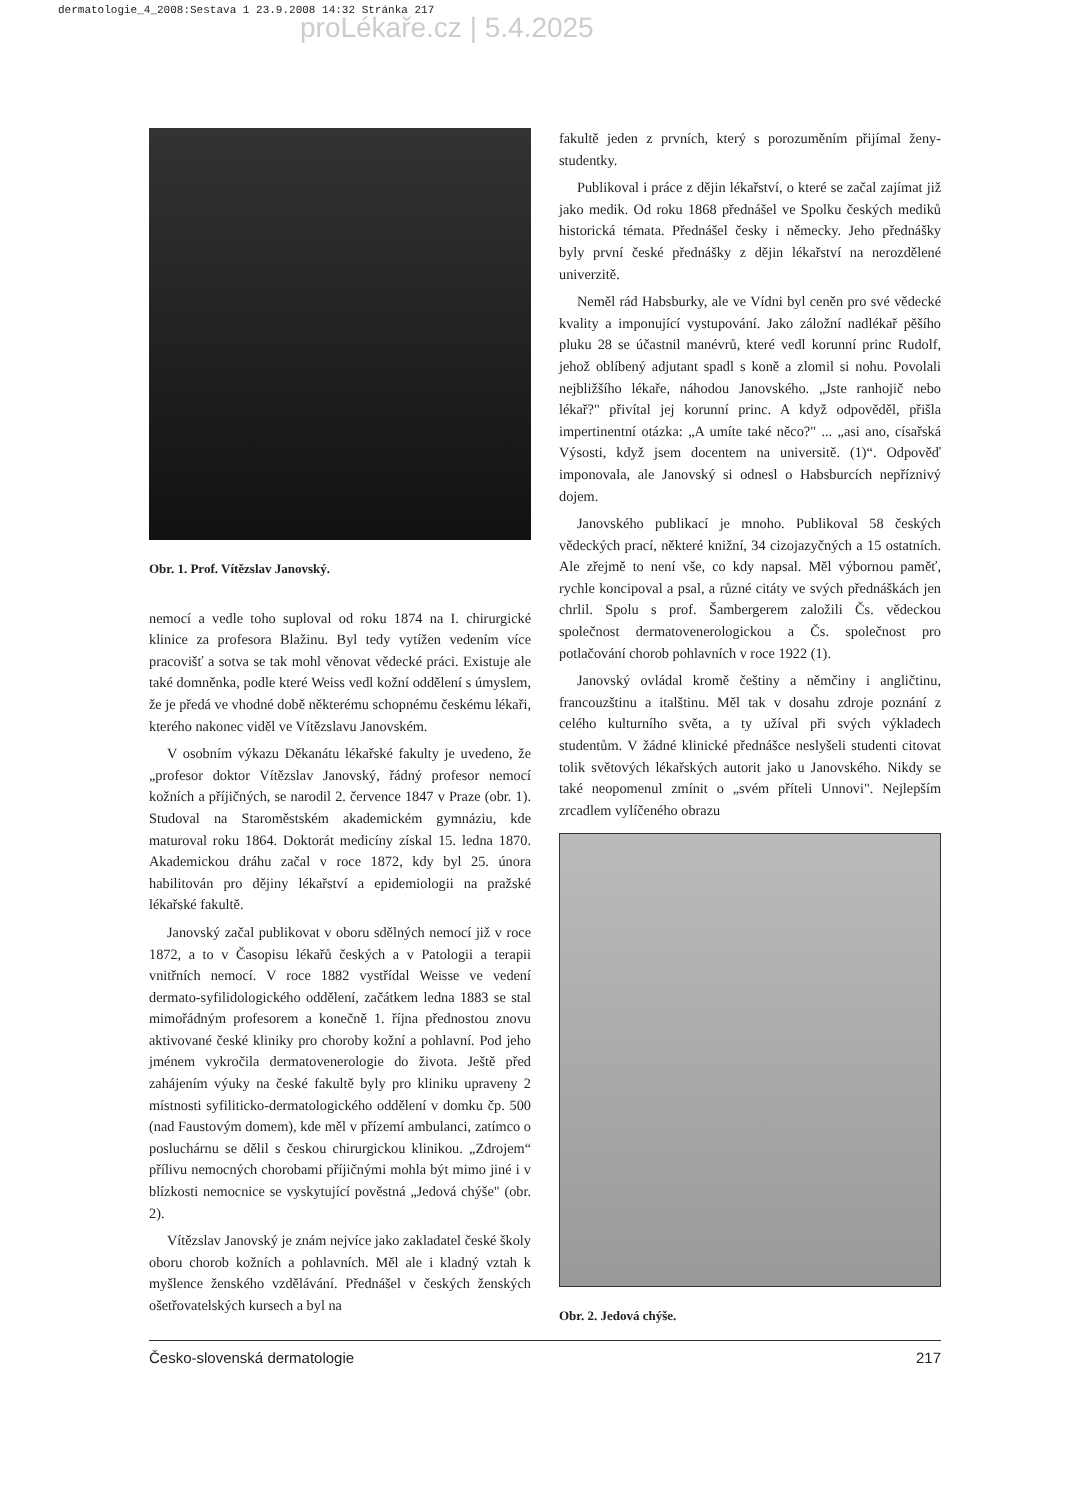dermatologie_4_2008:Sestava 1 23.9.2008 14:32 Stránka 217
proLékaře.cz | 5.4.2025
Obr. 1. Prof. Vítězslav Janovský.
nemocí a vedle toho suploval od roku 1874 na I. chirurgické klinice za profesora Blažinu. Byl tedy vytížen vedením více pracovišť a sotva se tak mohl věnovat vědecké práci. Existuje ale také domněnka, podle které Weiss vedl kožní oddělení s úmyslem, že je předá ve vhodné době některému schopnému českému lékaři, kterého nakonec viděl ve Vítězslavu Janovském.
V osobním výkazu Děkanátu lékařské fakulty je uvedeno, že „profesor doktor Vítězslav Janovský, řádný profesor nemocí kožních a příjičných, se narodil 2. července 1847 v Praze (obr. 1). Studoval na Staroměstském akademickém gymnáziu, kde maturoval roku 1864. Doktorát medicíny získal 15. ledna 1870. Akademickou dráhu začal v roce 1872, kdy byl 25. února habilitován pro dějiny lékařství a epidemiologii na pražské lékařské fakultě.
Janovský začal publikovat v oboru sdělných nemocí již v roce 1872, a to v Časopisu lékařů českých a v Patologii a terapii vnitřních nemocí. V roce 1882 vystřídal Weisse ve vedení dermato-syfilidologického oddělení, začátkem ledna 1883 se stal mimořádným profesorem a konečně 1. října přednostou znovu aktivované české kliniky pro choroby kožní a pohlavní. Pod jeho jménem vykročila dermatovenerologie do života. Ještě před zahájením výuky na české fakultě byly pro kliniku upraveny 2 místnosti syfiliticko-dermatologického oddělení v domku čp. 500 (nad Faustovým domem), kde měl v přízemí ambulanci, zatímco o posluchárnu se dělil s českou chirurgickou klinikou. „Zdrojem“ přílivu nemocných chorobami příjičnými mohla být mimo jiné i v blízkosti nemocnice se vyskytující pověstná „Jedová chýše" (obr. 2).
Vítězslav Janovský je znám nejvíce jako zakladatel české školy oboru chorob kožních a pohlavních. Měl ale i kladný vztah k myšlence ženského vzdělávání. Přednášel v českých ženských ošetřovatelských kursech a byl na
fakultě jeden z prvních, který s porozuměním přijímal ženy-studentky.
Publikoval i práce z dějin lékařství, o které se začal zajímat již jako medik. Od roku 1868 přednášel ve Spolku českých mediků historická témata. Přednášel česky i německy. Jeho přednášky byly první české přednášky z dějin lékařství na nerozdělené univerzitě.
Neměl rád Habsburky, ale ve Vídni byl ceněn pro své vědecké kvality a imponující vystupování. Jako záložní nadlékař pěšího pluku 28 se účastnil manévrů, které vedl korunní princ Rudolf, jehož oblíbený adjutant spadl s koně a zlomil si nohu. Povolali nejbližšího lékaře, náhodou Janovského. „Jste ranhojič nebo lékař?" přivítal jej korunní princ. A když odpověděl, přišla impertinentní otázka: „A umíte také něco?" ... „asi ano, císařská Výsosti, když jsem docentem na universitě. (1)“. Odpověď imponovala, ale Janovský si odnesl o Habsburcích nepříznivý dojem.
Janovského publikací je mnoho. Publikoval 58 českých vědeckých prací, některé knižní, 34 cizojazyčných a 15 ostatních. Ale zřejmě to není vše, co kdy napsal. Měl výbornou paměť, rychle koncipoval a psal, a různé citáty ve svých přednáškách jen chrlil. Spolu s prof. Šambergerem založili Čs. vědeckou společnost dermatovenerologickou a Čs. společnost pro potlačování chorob pohlavních v roce 1922 (1).
Janovský ovládal kromě češtiny a němčiny i angličtinu, francouzštinu a italštinu. Měl tak v dosahu zdroje poznání z celého kulturního světa, a ty užíval při svých výkladech studentům. V žádné klinické přednášce neslyšeli studenti citovat tolik světových lékařských autorit jako u Janovského. Nikdy se také neopomenul zmínit o „svém příteli Unnovi". Nejlepším zrcadlem vylíčeného obrazu
Obr. 2. Jedová chýše.
Česko-slovenská dermatologie 217